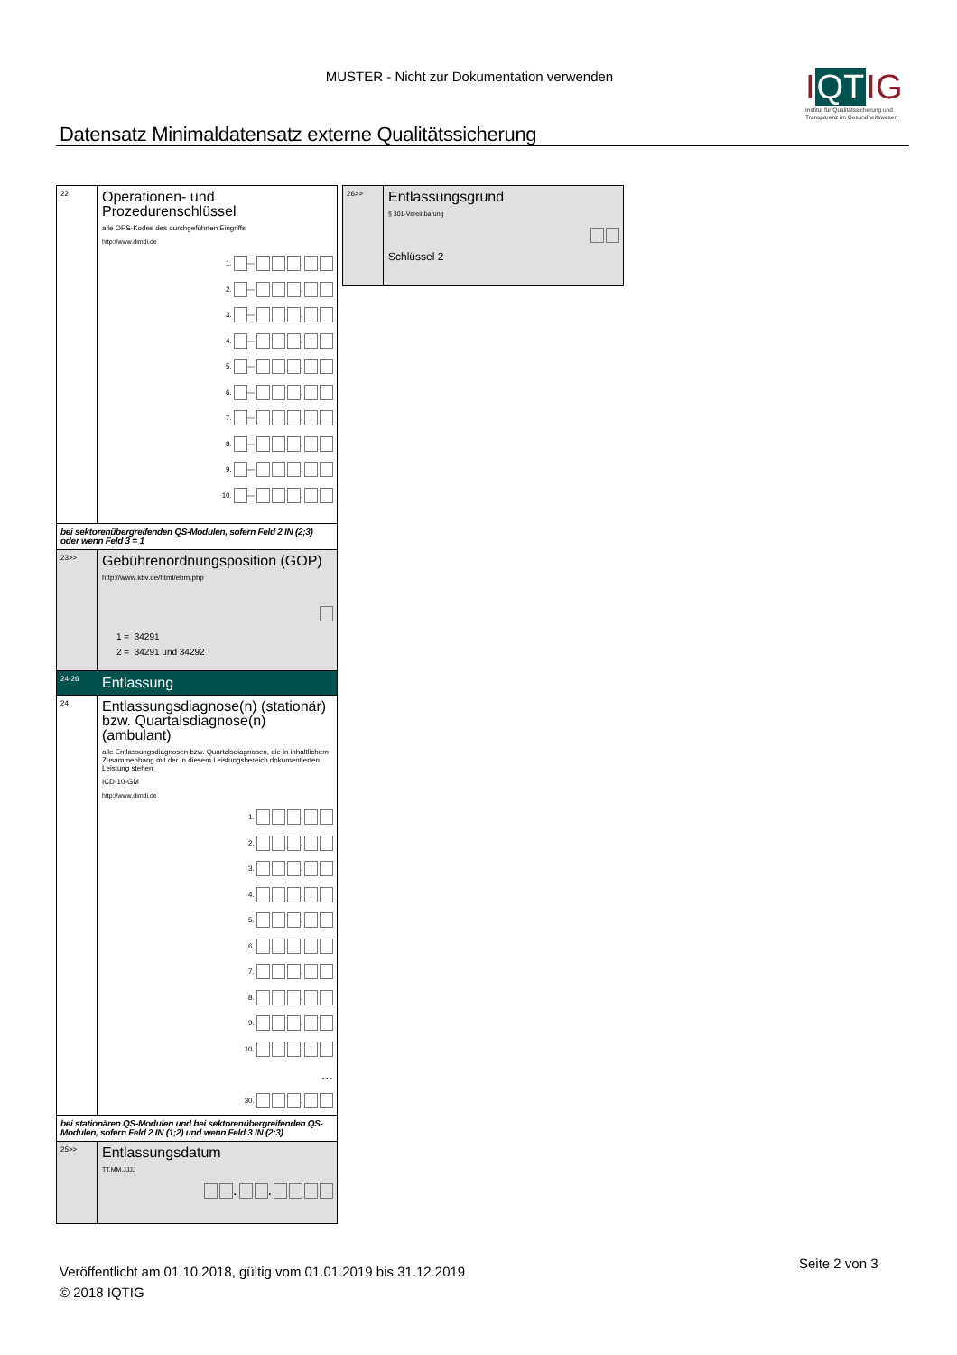MUSTER - Nicht zur Dokumentation verwenden
IQTIG
Institut für Qualitätssicherung und Transparenz im Gesundheitswesen
Datensatz Minimaldatensatz externe Qualitätssicherung
22
Operationen- und Prozedurenschlüssel
alle OPS-Kodes des durchgeführten Eingriffs
http://www.dimdi.de
1. — .
2. — .
3. — .
4. — .
5. — .
6. — .
7. — .
8. — .
9. — .
10. — .
bei sektorenübergreifenden QS-Modulen, sofern Feld 2 IN (2;3) oder wenn Feld 3 = 1
23>>
Gebührenordnungsposition (GOP)
http://www.kbv.de/html/ebm.php
1 = 34291
2 = 34291 und 34292
24-26
Entlassung
24
Entlassungsdiagnose(n) (stationär) bzw. Quartalsdiagnose(n) (ambulant)
alle Entlassungsdiagnosen bzw. Quartalsdiagnosen, die in inhaltlichem Zusammenhang mit der in diesem Leistungsbereich dokumentierten Leistung stehen
ICD-10-GM
http://www.dimdi.de
1. .
2. .
3. .
4. .
5. .
6. .
7. .
8. .
9. .
10. .
...
30. .
bei stationären QS-Modulen und bei sektorenübergreifenden QS-Modulen, sofern Feld 2 IN (1;2) und wenn Feld 3 IN (2;3)
25>>
Entlassungsdatum
TT.MM.JJJJ
. .
26>>
Entlassungsgrund
§ 301-Vereinbarung
Schlüssel 2
Veröffentlicht am 01.10.2018, gültig vom 01.01.2019 bis 31.12.2019
© 2018 IQTIG
Seite 2 von 3